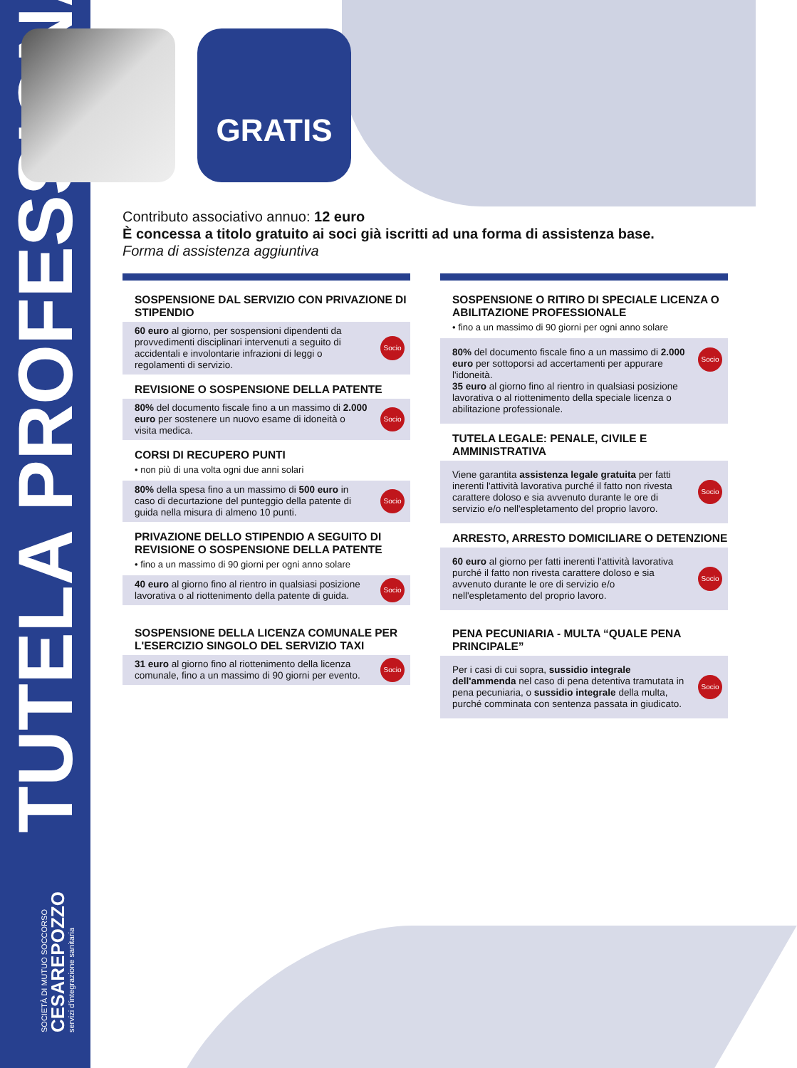TUTELA PROFESSIONALE
SOCIETÀ DI MUTUO SOCCORSO
CESAREPOZZO
servizi d'integrazione sanitaria
GRATIS
Contributo associativo annuo: 12 euro
È concessa a titolo gratuito ai soci già iscritti ad una forma di assistenza base.
Forma di assistenza aggiuntiva
SOSPENSIONE DAL SERVIZIO CON PRIVAZIONE DI STIPENDIO
60 euro al giorno, per sospensioni dipendenti da provvedimenti disciplinari intervenuti a seguito di accidentali e involontarie infrazioni di leggi o regolamenti di servizio. Socio
REVISIONE O SOSPENSIONE DELLA PATENTE
80% del documento fiscale fino a un massimo di 2.000 euro per sostenere un nuovo esame di idoneità o visita medica. Socio
CORSI DI RECUPERO PUNTI
• non più di una volta ogni due anni solari
80% della spesa fino a un massimo di 500 euro in caso di decurtazione del punteggio della patente di guida nella misura di almeno 10 punti. Socio
PRIVAZIONE DELLO STIPENDIO A SEGUITO DI REVISIONE O SOSPENSIONE DELLA PATENTE
• fino a un massimo di 90 giorni per ogni anno solare
40 euro al giorno fino al rientro in qualsiasi posizione lavorativa o al riottenimento della patente di guida. Socio
SOSPENSIONE DELLA LICENZA COMUNALE PER L'ESERCIZIO SINGOLO DEL SERVIZIO TAXI
31 euro al giorno fino al riottenimento della licenza comunale, fino a un massimo di 90 giorni per evento. Socio
SOSPENSIONE O RITIRO DI SPECIALE LICENZA O ABILITAZIONE PROFESSIONALE
• fino a un massimo di 90 giorni per ogni anno solare
80% del documento fiscale fino a un massimo di 2.000 euro per sottoporsi ad accertamenti per appurare l'idoneità.
35 euro al giorno fino al rientro in qualsiasi posizione lavorativa o al riottenimento della speciale licenza o abilitazione professionale.
Socio
TUTELA LEGALE: PENALE, CIVILE E AMMINISTRATIVA
Viene garantita assistenza legale gratuita per fatti inerenti l'attività lavorativa purché il fatto non rivesta carattere doloso e sia avvenuto durante le ore di servizio e/o nell'espletamento del proprio lavoro. Socio
ARRESTO, ARRESTO DOMICILIARE O DETENZIONE
60 euro al giorno per fatti inerenti l'attività lavorativa purché il fatto non rivesta carattere doloso e sia avvenuto durante le ore di servizio e/o nell'espletamento del proprio lavoro. Socio
PENA PECUNIARIA - MULTA “QUALE PENA PRINCIPALE”
Per i casi di cui sopra, sussidio integrale dell'ammenda nel caso di pena detentiva tramutata in pena pecuniaria, o sussidio integrale della multa, purché comminata con sentenza passata in giudicato. Socio